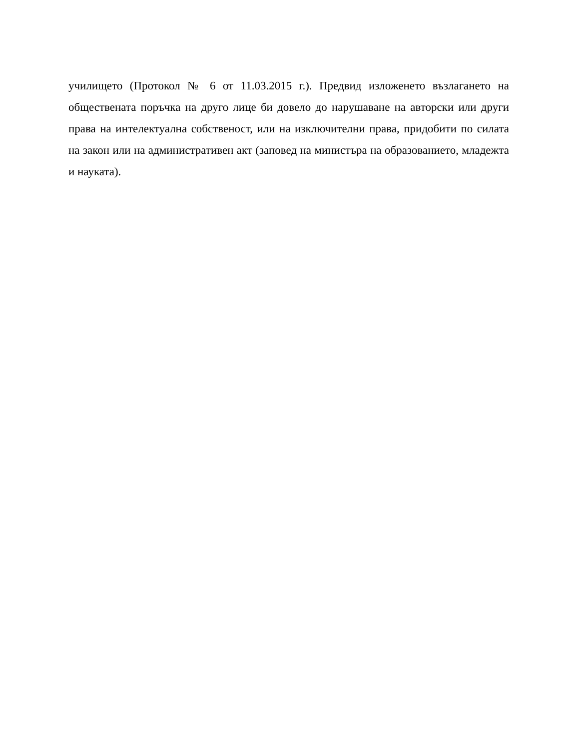училището (Протокол № 6 от 11.03.2015 г.). Предвид изложенето възлагането на обществената поръчка на друго лице би довело до нарушаване на авторски или други права на интелектуална собственост, или на изключителни права, придобити по силата на закон или на административен акт (заповед на министъра на образованието, младежта и науката).